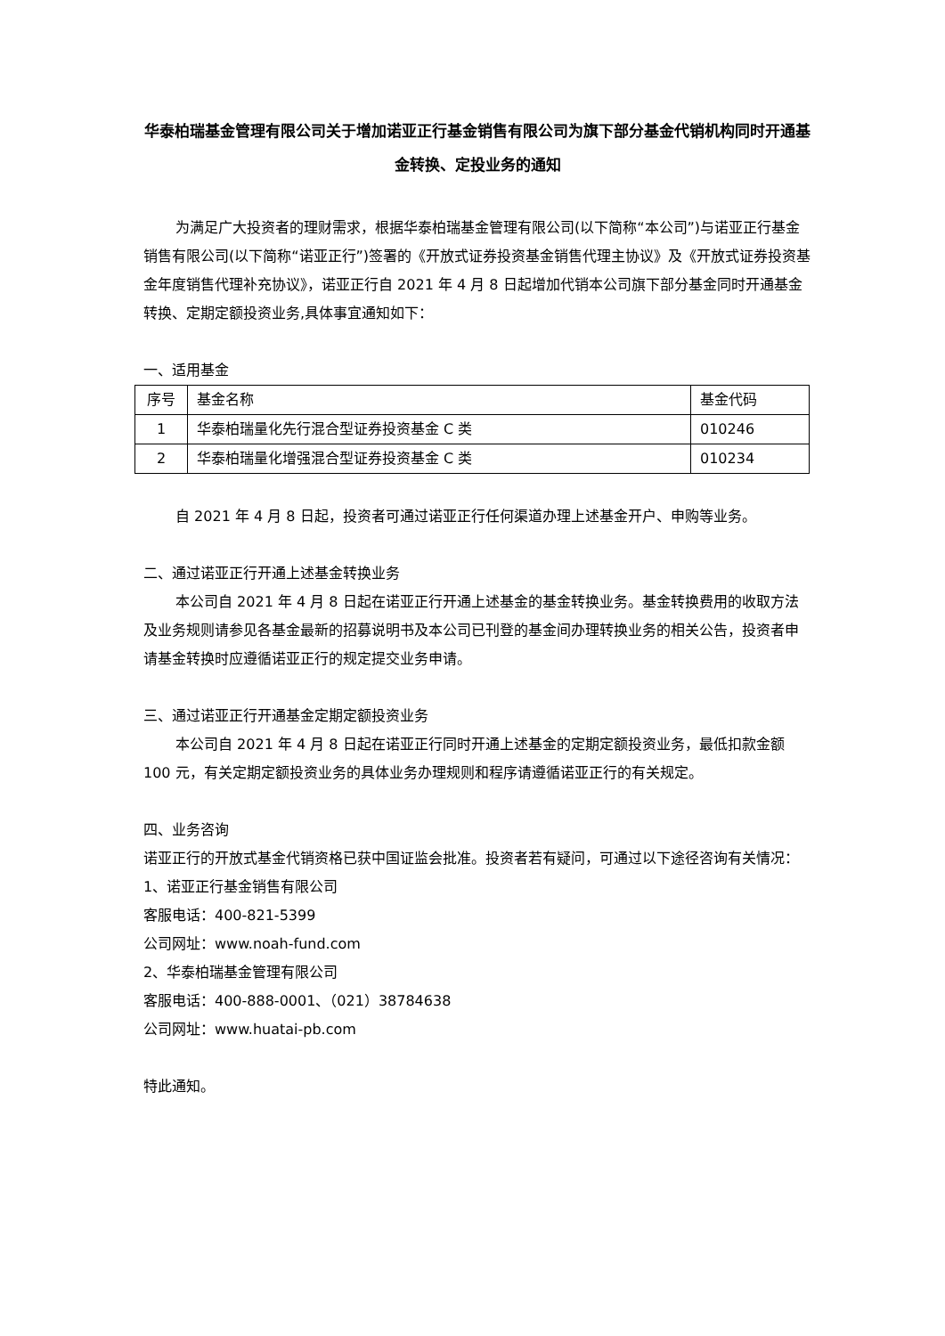华泰柏瑞基金管理有限公司关于增加诺亚正行基金销售有限公司为旗下部分基金代销机构同时开通基金转换、定投业务的通知
为满足广大投资者的理财需求，根据华泰柏瑞基金管理有限公司(以下简称“本公司”)与诺亚正行基金销售有限公司(以下简称“诺亚正行”)签署的《开放式证券投资基金销售代理主协议》及《开放式证券投资基金年度销售代理补充协议》，诺亚正行自 2021 年 4 月 8 日起增加代销本公司旗下部分基金同时开通基金转换、定期定额投资业务,具体事宜通知如下：
一、适用基金
| 序号 | 基金名称 | 基金代码 |
| --- | --- | --- |
| 1 | 华泰柏瑞量化先行混合型证券投资基金 C 类 | 010246 |
| 2 | 华泰柏瑞量化增强混合型证券投资基金 C 类 | 010234 |
自 2021 年 4 月 8 日起，投资者可通过诺亚正行任何渠道办理上述基金开户、申购等业务。
二、通过诺亚正行开通上述基金转换业务
本公司自 2021 年 4 月 8 日起在诺亚正行开通上述基金的基金转换业务。基金转换费用的收取方法及业务规则请参见各基金最新的招募说明书及本公司已刊登的基金间办理转换业务的相关公告，投资者申请基金转换时应遵循诺亚正行的规定提交业务申请。
三、通过诺亚正行开通基金定期定额投资业务
本公司自 2021 年 4 月 8 日起在诺亚正行同时开通上述基金的定期定额投资业务，最低扣款金额 100 元，有关定期定额投资业务的具体业务办理规则和程序请遵循诺亚正行的有关规定。
四、业务咨询
诺亚正行的开放式基金代销资格已获中国证监会批准。投资者若有疑问，可通过以下途径咨询有关情况：
1、诺亚正行基金销售有限公司
客服电话：400-821-5399
公司网址：www.noah-fund.com
2、华泰柏瑞基金管理有限公司
客服电话：400-888-0001、（021）38784638
公司网址：www.huatai-pb.com
特此通知。